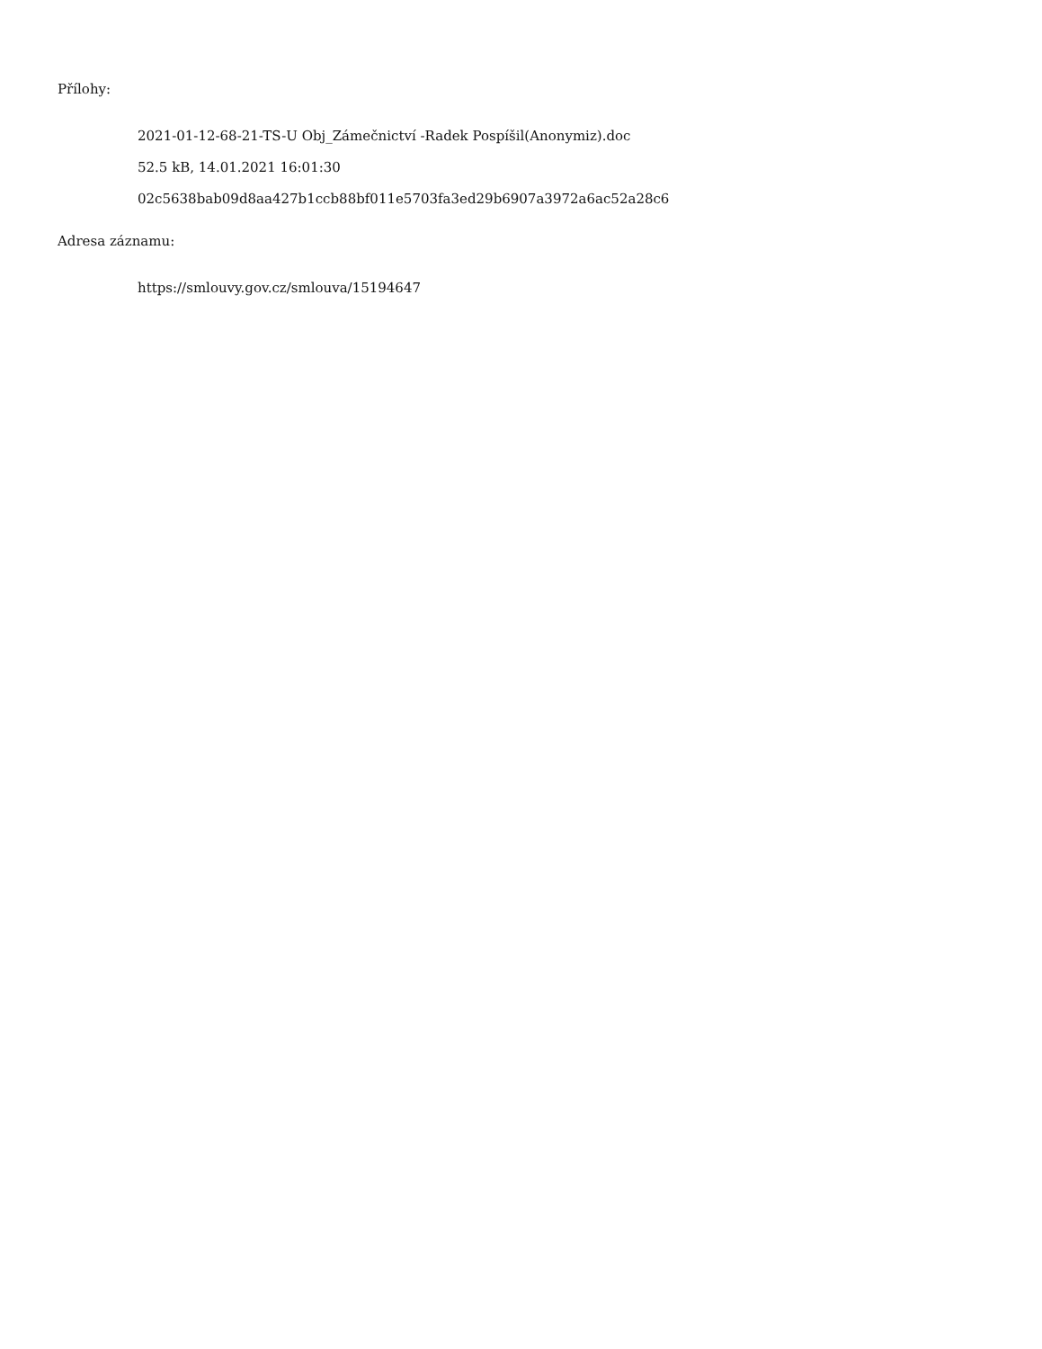Přílohy:
2021-01-12-68-21-TS-U Obj_Zámečnictví -Radek Pospíšil(Anonymiz).doc
52.5 kB, 14.01.2021 16:01:30
02c5638bab09d8aa427b1ccb88bf011e5703fa3ed29b6907a3972a6ac52a28c6
Adresa záznamu:
https://smlouvy.gov.cz/smlouva/15194647